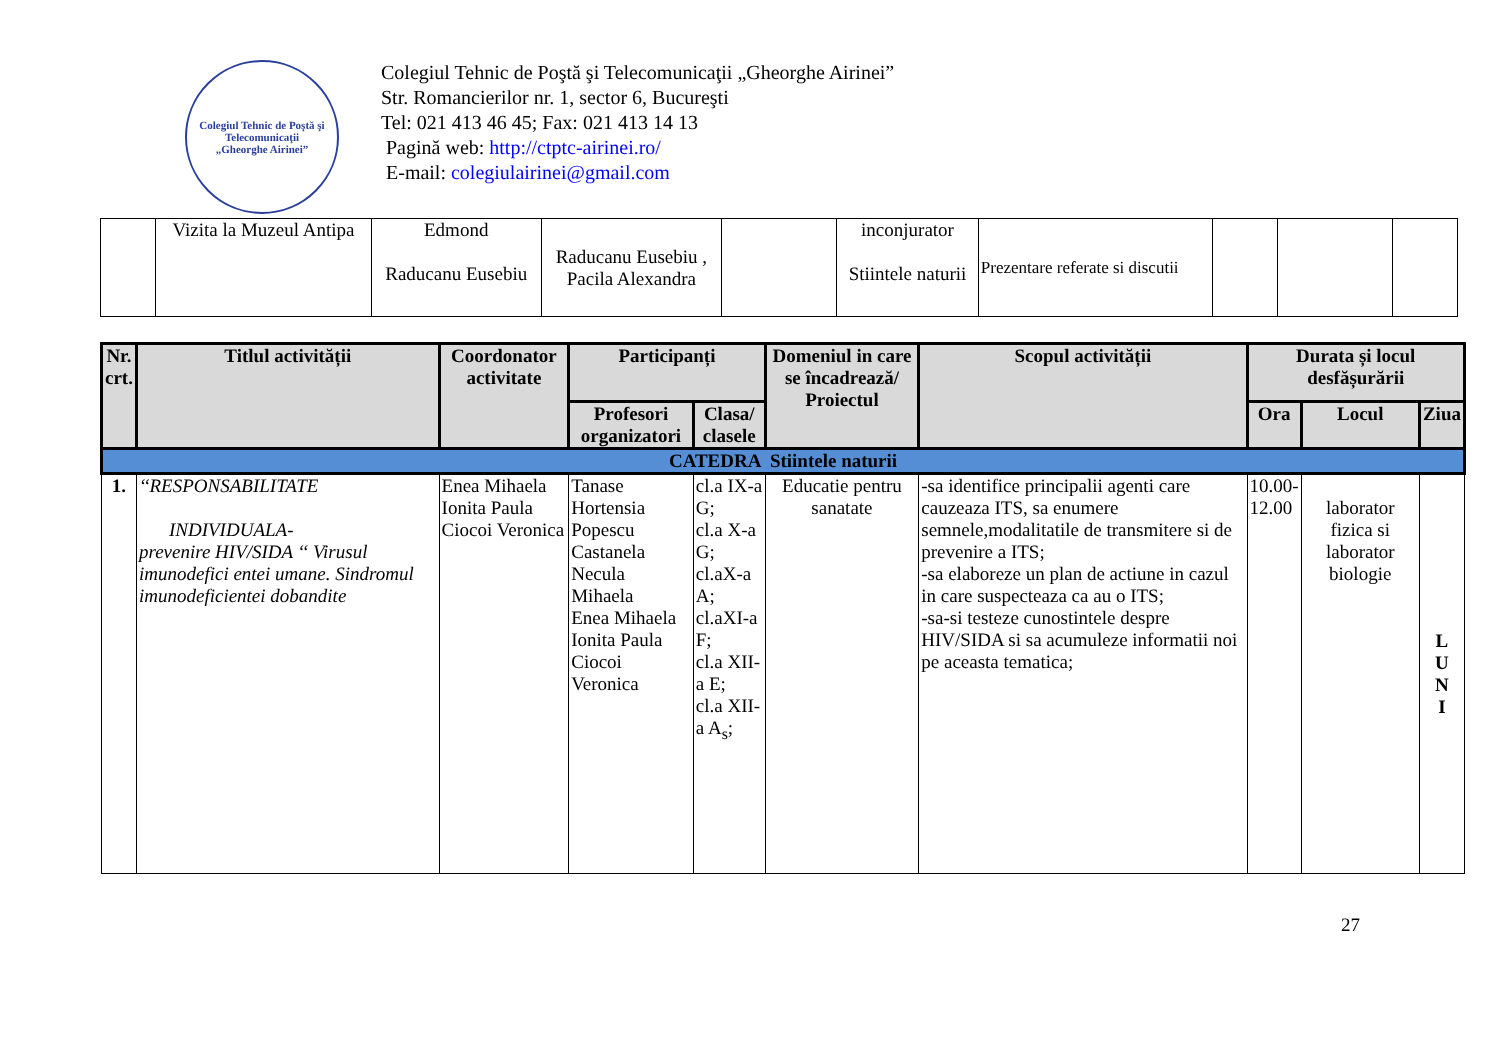Colegiul Tehnic de Poştă şi Telecomunicaţii
„Gheorghe Airinei”
Colegiul Tehnic de Poştă şi Telecomunicaţii „Gheorghe Airinei”
Str. Romancierilor nr. 1, sector 6, Bucureşti
Tel: 021 413 46 45; Fax: 021 413 14 13
Pagină web: http://ctptc-airinei.ro/
E-mail: colegiulairinei@gmail.com
| | Vizita la Muzeul Antipa | Edmond Raducanu Eusebiu | Raducanu Eusebiu , Pacila Alexandra | | inconjurator Stiintele naturii | Prezentare referate si discutii | | | |
| Nr. crt. | Titlul activității | Coordonator activitate | Participanți | | Domeniul in care se încadrează/ Proiectul | Scopul activității | Durata și locul desfășurării | | |
| --- | --- | --- | --- | --- | --- | --- | --- | --- | --- |
| | | | Profesori organizatori | Clasa/ clasele | | | Ora | Locul | Ziua |
| CATEDRA Stiintele naturii | | | | | | | | | |
| 1. | ‘‘RESPONSABILITATE INDIVIDUALA- prevenire HIV/SIDA ‘‘ Virusul imunodefici entei umane. Sindromul imunodeficientei dobandite | Enea Mihaela Ionita Paula Ciocoi Veronica | Tanase Hortensia Popescu Castanela Necula Mihaela Enea Mihaela Ionita Paula Ciocoi Veronica | cl.a IX-a G; cl.a X-a G; cl.aX-a A; cl.aXI-a F; cl.a XII-a E; cl.a XII-a A<sub>s</sub>; | Educatie pentru sanatate | -sa identifice principalii agenti care cauzeaza ITS, sa enumere semnele,modalitatile de transmitere si de prevenire a ITS; -sa elaboreze un plan de actiune in cazul in care suspecteaza ca au o ITS; -sa-si testeze cunostintele despre HIV/SIDA si sa acumuleze informatii noi pe aceasta tematica; | 10.00- 12.00 | laborator fizica si laborator biologie | L U N I |
27